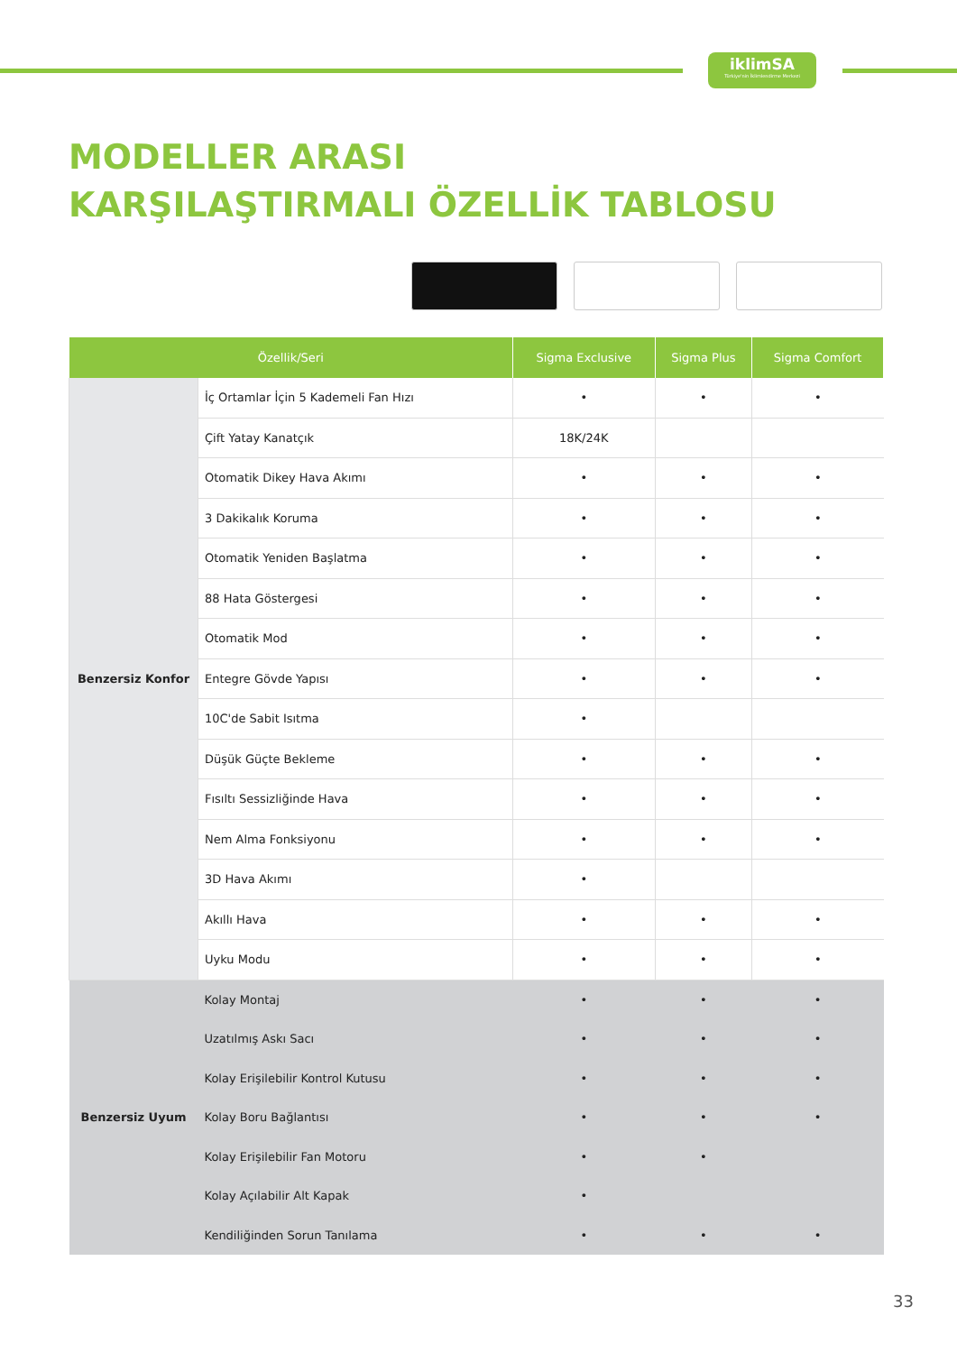iklimSA
Türkiye'nin İklimlendirme Merkezi
MODELLER ARASI
KARŞILAŞTIRMALI ÖZELLİK TABLOSU
| Özellik/Seri | | Sigma Exclusive | Sigma Plus | Sigma Comfort |
| --- | --- | --- | --- | --- |
| Benzersiz Konfor | İç Ortamlar İçin 5 Kademeli Fan Hızı | • | • | • |
| | Çift Yatay Kanatçık | 18K/24K | | |
| | Otomatik Dikey Hava Akımı | • | • | • |
| | 3 Dakikalık Koruma | • | • | • |
| | Otomatik Yeniden Başlatma | • | • | • |
| | 88 Hata Göstergesi | • | • | • |
| | Otomatik Mod | • | • | • |
| | Entegre Gövde Yapısı | • | • | • |
| | 10C'de Sabit Isıtma | • | | |
| | Düşük Güçte Bekleme | • | • | • |
| | Fısıltı Sessizliğinde Hava | • | • | • |
| | Nem Alma Fonksiyonu | • | • | • |
| | 3D Hava Akımı | • | | |
| | Akıllı Hava | • | • | • |
| | Uyku Modu | • | • | • |
| Benzersiz Uyum | Kolay Montaj | • | • | • |
| | Uzatılmış Askı Sacı | • | • | • |
| | Kolay Erişilebilir Kontrol Kutusu | • | • | • |
| | Kolay Boru Bağlantısı | • | • | • |
| | Kolay Erişilebilir Fan Motoru | • | • | |
| | Kolay Açılabilir Alt Kapak | • | | |
| | Kendiliğinden Sorun Tanılama | • | • | • |
33